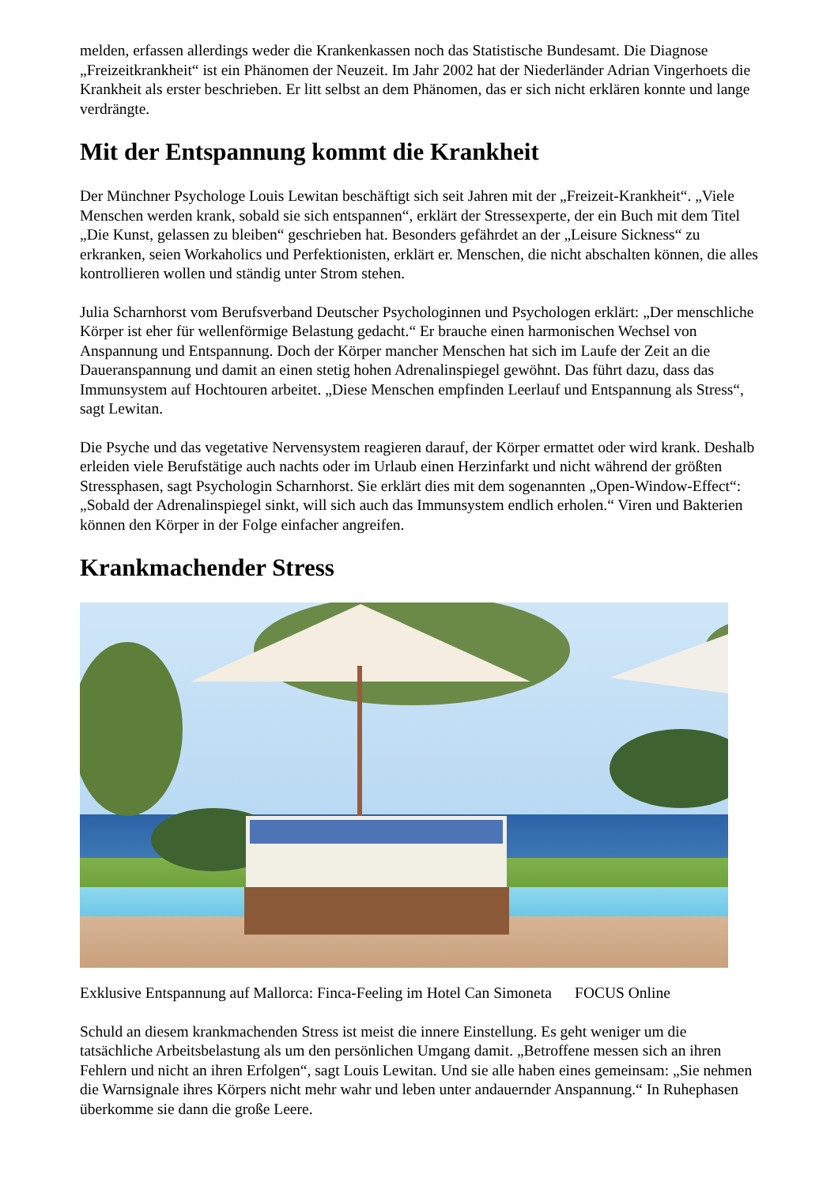melden, erfassen allerdings weder die Krankenkassen noch das Statistische Bundesamt. Die Diagnose „Freizeitkrankheit“ ist ein Phänomen der Neuzeit. Im Jahr 2002 hat der Niederländer Adrian Vingerhoets die Krankheit als erster beschrieben. Er litt selbst an dem Phänomen, das er sich nicht erklären konnte und lange verdrängte.
Mit der Entspannung kommt die Krankheit
Der Münchner Psychologe Louis Lewitan beschäftigt sich seit Jahren mit der „Freizeit-Krankheit“. „Viele Menschen werden krank, sobald sie sich entspannen“, erklärt der Stressexperte, der ein Buch mit dem Titel „Die Kunst, gelassen zu bleiben“ geschrieben hat. Besonders gefährdet an der „Leisure Sickness“ zu erkranken, seien Workaholics und Perfektionisten, erklärt er. Menschen, die nicht abschalten können, die alles kontrollieren wollen und ständig unter Strom stehen.
Julia Scharnhorst vom Berufsverband Deutscher Psychologinnen und Psychologen erklärt: „Der menschliche Körper ist eher für wellenförmige Belastung gedacht.“ Er brauche einen harmonischen Wechsel von Anspannung und Entspannung. Doch der Körper mancher Menschen hat sich im Laufe der Zeit an die Daueranspannung und damit an einen stetig hohen Adrenalinspiegel gewöhnt. Das führt dazu, dass das Immunsystem auf Hochtouren arbeitet. „Diese Menschen empfinden Leerlauf und Entspannung als Stress“, sagt Lewitan.
Die Psyche und das vegetative Nervensystem reagieren darauf, der Körper ermattet oder wird krank. Deshalb erleiden viele Berufstätige auch nachts oder im Urlaub einen Herzinfarkt und nicht während der größten Stressphasen, sagt Psychologin Scharnhorst. Sie erklärt dies mit dem sogenannten „Open-Window-Effect“: „Sobald der Adrenalinspiegel sinkt, will sich auch das Immunsystem endlich erholen.“ Viren und Bakterien können den Körper in der Folge einfacher angreifen.
Krankmachender Stress
Exklusive Entspannung auf Mallorca: Finca-Feeling im Hotel Can Simoneta FOCUS Online
Schuld an diesem krankmachenden Stress ist meist die innere Einstellung. Es geht weniger um die tatsächliche Arbeitsbelastung als um den persönlichen Umgang damit. „Betroffene messen sich an ihren Fehlern und nicht an ihren Erfolgen“, sagt Louis Lewitan. Und sie alle haben eines gemeinsam: „Sie nehmen die Warnsignale ihres Körpers nicht mehr wahr und leben unter andauernder Anspannung.“ In Ruhephasen überkomme sie dann die große Leere.